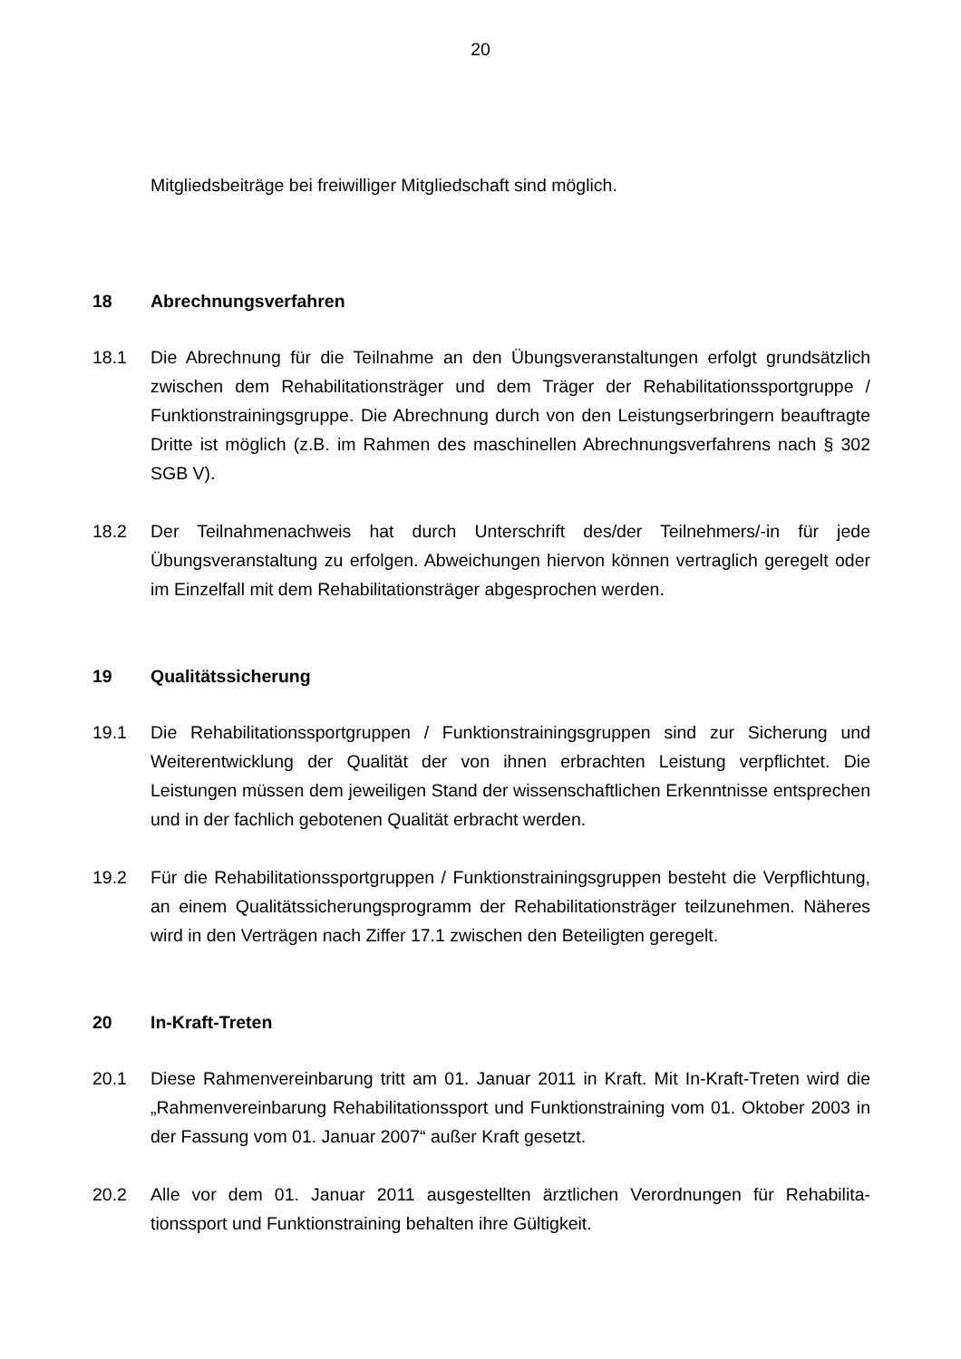20
Mitgliedsbeiträge bei freiwilliger Mitgliedschaft sind möglich.
18 Abrechnungsverfahren
18.1 Die Abrechnung für die Teilnahme an den Übungsveranstaltungen erfolgt grund­sätzlich zwischen dem Rehabilitationsträger und dem Träger der Rehabilitations­sportgruppe / Funktionstrainingsgruppe. Die Abrechnung durch von den Leistungs­erbringern beauftragte Dritte ist möglich (z.B. im Rahmen des maschinellen Ab­rechnungsverfahrens nach § 302 SGB V).
18.2 Der Teilnahmenachweis hat durch Unterschrift des/der Teilnehmers/-in für jede Übungsveranstaltung zu erfolgen. Abweichungen hiervon können vertraglich gere­gelt oder im Einzelfall mit dem Rehabilitationsträger abgesprochen werden.
19 Qualitätssicherung
19.1 Die Rehabilitationssportgruppen / Funktionstrainingsgruppen sind zur Sicherung und Weiterentwicklung der Qualität der von ihnen erbrachten Leistung verpflichtet. Die Leistungen müssen dem jeweiligen Stand der wissenschaftlichen Erkenntnisse entsprechen und in der fachlich gebotenen Qualität erbracht werden.
19.2 Für die Rehabilitationssportgruppen / Funktionstrainingsgruppen besteht die Ver­pflichtung, an einem Qualitätssicherungsprogramm der Rehabilitationsträger teilzu­nehmen. Näheres wird in den Verträgen nach Ziffer 17.1 zwischen den Beteiligten geregelt.
20 In-Kraft-Treten
20.1 Diese Rahmenvereinbarung tritt am 01. Januar 2011 in Kraft. Mit In-Kraft-Treten wird die „Rahmenvereinbarung Rehabilitationssport und Funktionstraining vom 01. Oktober 2003 in der Fassung vom 01. Januar 2007“ außer Kraft gesetzt.
20.2 Alle vor dem 01. Januar 2011 ausgestellten ärztlichen Verordnungen für Rehabilita­tionssport und Funktionstraining behalten ihre Gültigkeit.